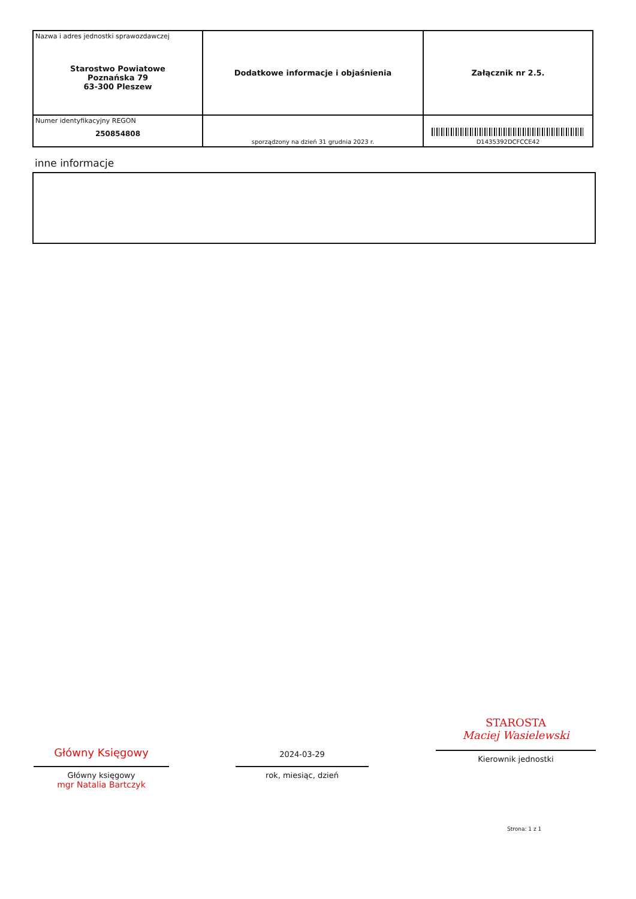| Nazwa i adres jednostki sprawozdawczej Starostwo Powiatowe Poznańska 79 63-300 Pleszew | Dodatkowe informacje i objaśnienia | Załącznik nr 2.5. |
| Numer identyfikacyjny REGON 250854808 | sporządzony na dzień 31 grudnia 2023 r. | D1435392DCFCCE42 |
inne informacje
Główny Księgowy
Główny księgowy
mgr Natalia Bartczyk
2024-03-29
rok, miesiąc, dzień
STAROSTA
Maciej Wasielewski
Kierownik jednostki
Strona: 1 z 1